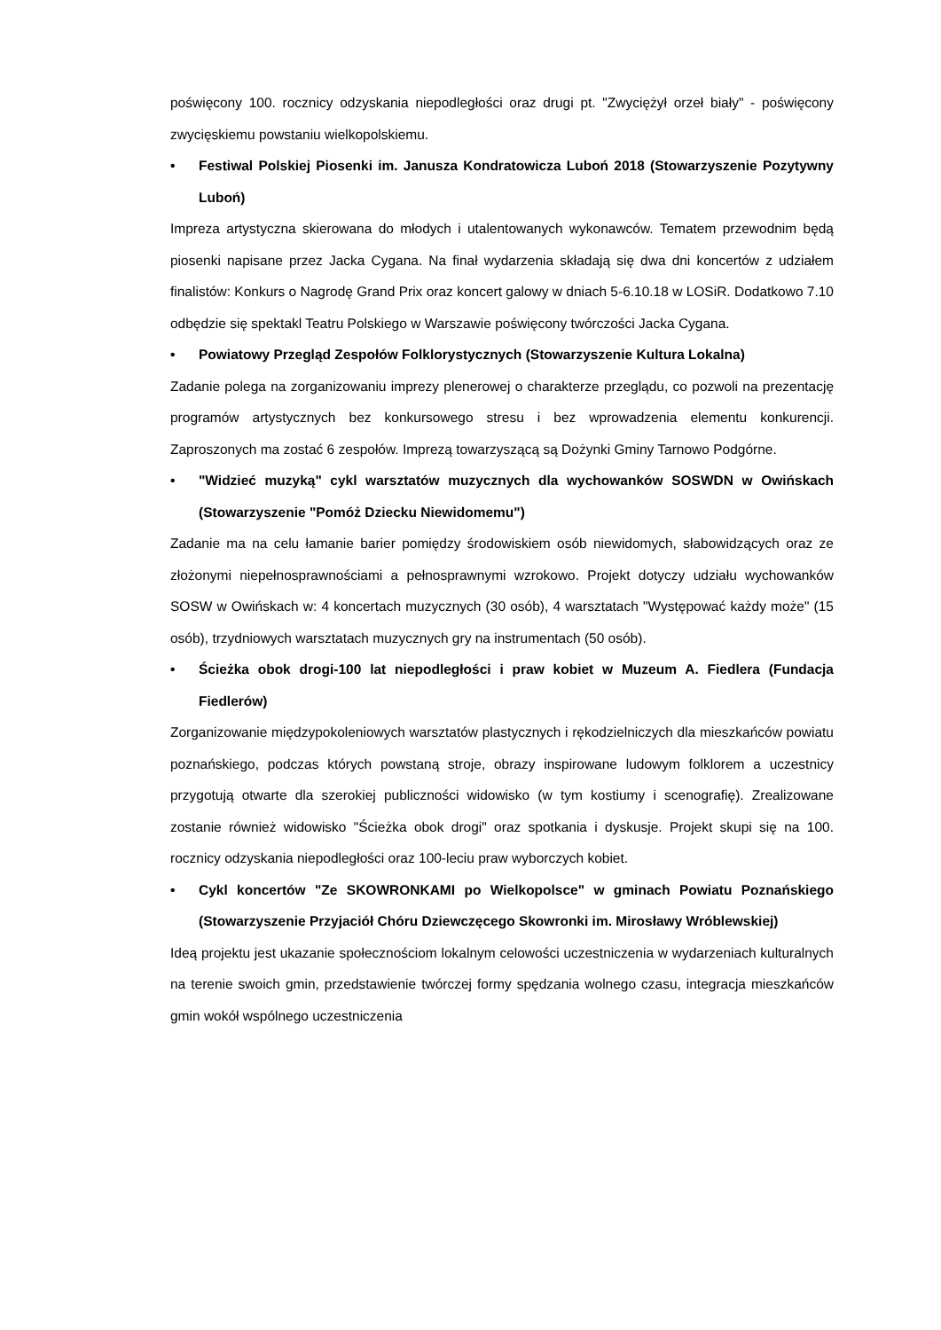poświęcony 100. rocznicy odzyskania niepodległości oraz drugi pt. "Zwyciężył orzeł biały" - poświęcony zwycięskiemu powstaniu wielkopolskiemu.
• Festiwal Polskiej Piosenki im. Janusza Kondratowicza Luboń 2018 (Stowarzyszenie Pozytywny Luboń)
Impreza artystyczna skierowana do młodych i utalentowanych wykonawców. Tematem przewodnim będą piosenki napisane przez Jacka Cygana. Na finał wydarzenia składają się dwa dni koncertów z udziałem finalistów: Konkurs o Nagrodę Grand Prix oraz koncert galowy w dniach 5-6.10.18 w LOSiR. Dodatkowo 7.10 odbędzie się spektakl Teatru Polskiego w Warszawie poświęcony twórczości Jacka Cygana.
• Powiatowy Przegląd Zespołów Folklorystycznych (Stowarzyszenie Kultura Lokalna)
Zadanie polega na zorganizowaniu imprezy plenerowej o charakterze przeglądu, co pozwoli na prezentację programów artystycznych bez konkursowego stresu i bez wprowadzenia elementu konkurencji. Zaproszonych ma zostać 6 zespołów. Imprezą towarzyszącą są Dożynki Gminy Tarnowo Podgórne.
• "Widzieć muzyką" cykl warsztatów muzycznych dla wychowanków SOSWDN w Owińskach (Stowarzyszenie "Pomóż Dziecku Niewidomemu")
Zadanie ma na celu łamanie barier pomiędzy środowiskiem osób niewidomych, słabowidzących oraz ze złożonymi niepełnosprawnościami a pełnosprawnymi wzrokowo. Projekt dotyczy udziału wychowanków SOSW w Owińskach w: 4 koncertach muzycznych (30 osób), 4 warsztatach "Występować każdy może" (15 osób), trzydniowych warsztatach muzycznych gry na instrumentach (50 osób).
• Ścieżka obok drogi-100 lat niepodległości i praw kobiet w Muzeum A. Fiedlera (Fundacja Fiedlerów)
Zorganizowanie międzypokoleniowych warsztatów plastycznych i rękodzielniczych dla mieszkańców powiatu poznańskiego, podczas których powstaną stroje, obrazy inspirowane ludowym folklorem a uczestnicy przygotują otwarte dla szerokiej publiczności widowisko (w tym kostiumy i scenografię). Zrealizowane zostanie również widowisko "Ścieżka obok drogi" oraz spotkania i dyskusje. Projekt skupi się na 100. rocznicy odzyskania niepodległości oraz 100-leciu praw wyborczych kobiet.
• Cykl koncertów "Ze SKOWRONKAMI po Wielkopolsce" w gminach Powiatu Poznańskiego (Stowarzyszenie Przyjaciół Chóru Dziewczęcego Skowronki im. Mirosławy Wróblewskiej)
Ideą projektu jest ukazanie społecznościom lokalnym celowości uczestniczenia w wydarzeniach kulturalnych na terenie swoich gmin, przedstawienie twórczej formy spędzania wolnego czasu, integracja mieszkańców gmin wokół wspólnego uczestniczenia